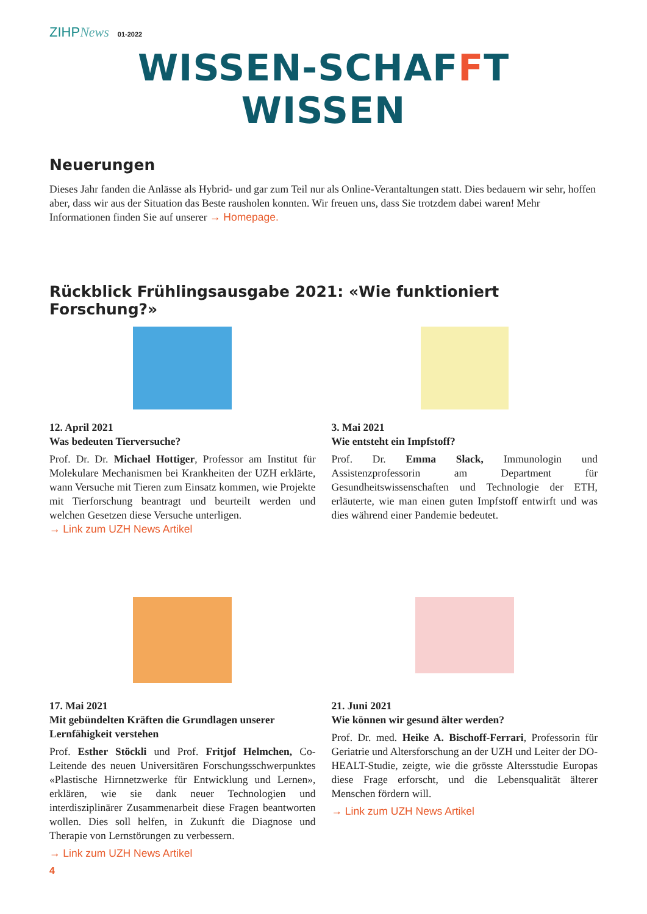ZIHPNews 01-2022
WISSEN-SCHAFFT WISSEN
Neuerungen
Dieses Jahr fanden die Anlässe als Hybrid- und gar zum Teil nur als Online-Verantaltungen statt. Dies bedauern wir sehr, hoffen aber, dass wir aus der Situation das Beste rausholen konnten. Wir freuen uns, dass Sie trotzdem dabei waren! Mehr Informationen finden Sie auf unserer → Homepage.
Rückblick Frühlingsausgabe 2021: «Wie funktioniert Forschung?»
12. April 2021
Was bedeuten Tierversuche?
Prof. Dr. Dr. Michael Hottiger, Professor am Institut für Molekulare Mechanismen bei Krankheiten der UZH erklärte, wann Versuche mit Tieren zum Einsatz kommen, wie Projekte mit Tierforschung beantragt und beurteilt werden und welchen Gesetzen diese Versuche unterligen.
→ Link zum UZH News Artikel
3. Mai 2021
Wie entsteht ein Impfstoff?
Prof. Dr. Emma Slack, Immunologin und Assistenzprofessorin am Department für Gesundheitswissenschaften und Technologie der ETH, erläuterte, wie man einen guten Impfstoff entwirft und was dies während einer Pandemie bedeutet.
17. Mai 2021
Mit gebündelten Kräften die Grundlagen unserer Lernfähigkeit verstehen
Prof. Esther Stöckli und Prof. Fritjof Helmchen, Co-Leitende des neuen Universitären Forschungsschwerpunktes «Plastische Hirnnetzwerke für Entwicklung und Lernen», erklären, wie sie dank neuer Technologien und interdisziplinärer Zusammenarbeit diese Fragen beantworten wollen. Dies soll helfen, in Zukunft die Diagnose und Therapie von Lernstörungen zu verbessern.
→ Link zum UZH News Artikel
21. Juni 2021
Wie können wir gesund älter werden?
Prof. Dr. med. Heike A. Bischoff-Ferrari, Professorin für Geriatrie und Altersforschung an der UZH und Leiter der DO-HEALT-Studie, zeigte, wie die grösste Altersstudie Europas diese Frage erforscht, und die Lebensqualität älterer Menschen fördern will.
→ Link zum UZH News Artikel
4